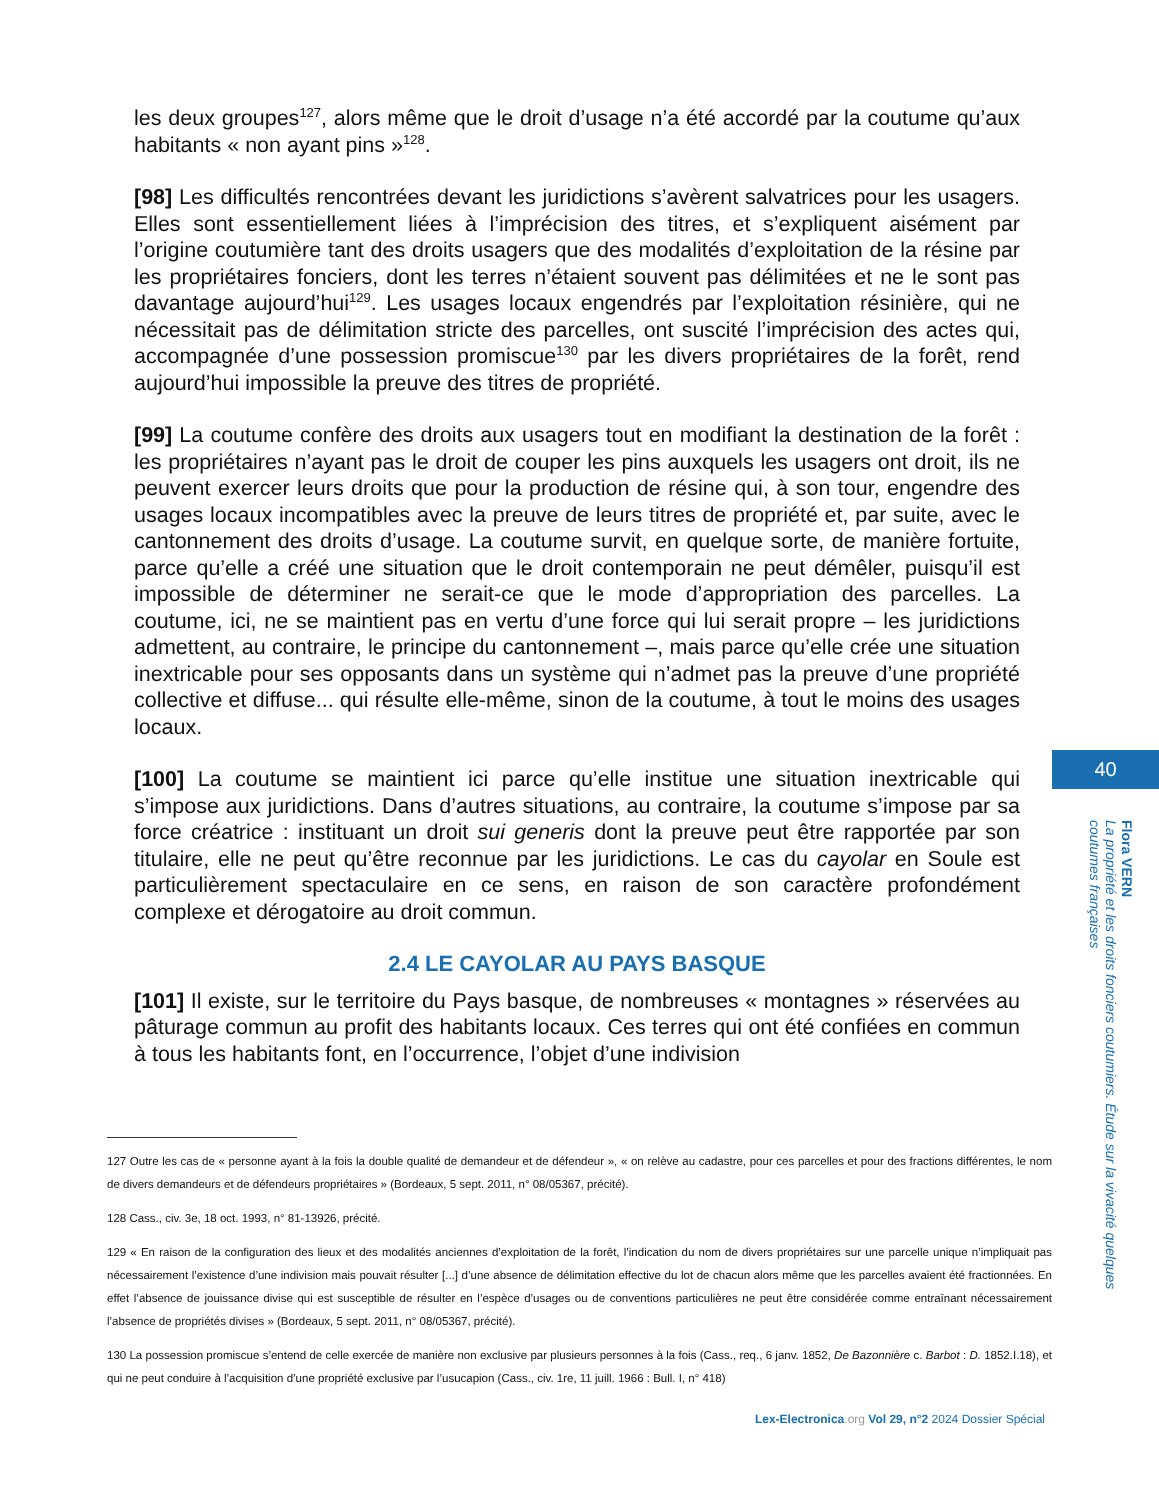les deux groupes<sup>127</sup>, alors même que le droit d’usage n’a été accordé par la coutume qu’aux habitants « non ayant pins »<sup>128</sup>.
[98] Les difficultés rencontrées devant les juridictions s’avèrent salvatrices pour les usagers. Elles sont essentiellement liées à l’imprécision des titres, et s’expliquent aisément par l’origine coutumière tant des droits usagers que des modalités d’exploitation de la résine par les propriétaires fonciers, dont les terres n’étaient souvent pas délimitées et ne le sont pas davantage aujourd’hui<sup>129</sup>. Les usages locaux engendrés par l’exploitation résinière, qui ne nécessitait pas de délimitation stricte des parcelles, ont suscité l’imprécision des actes qui, accompagnée d’une possession promiscue<sup>130</sup> par les divers propriétaires de la forêt, rend aujourd’hui impossible la preuve des titres de propriété.
[99] La coutume confère des droits aux usagers tout en modifiant la destination de la forêt : les propriétaires n’ayant pas le droit de couper les pins auxquels les usagers ont droit, ils ne peuvent exercer leurs droits que pour la production de résine qui, à son tour, engendre des usages locaux incompatibles avec la preuve de leurs titres de propriété et, par suite, avec le cantonnement des droits d’usage. La coutume survit, en quelque sorte, de manière fortuite, parce qu’elle a créé une situation que le droit contemporain ne peut démêler, puisqu’il est impossible de déterminer ne serait-ce que le mode d’appropriation des parcelles. La coutume, ici, ne se maintient pas en vertu d’une force qui lui serait propre – les juridictions admettent, au contraire, le principe du cantonnement –, mais parce qu’elle crée une situation inextricable pour ses opposants dans un système qui n’admet pas la preuve d’une propriété collective et diffuse... qui résulte elle-même, sinon de la coutume, à tout le moins des usages locaux.
[100] La coutume se maintient ici parce qu’elle institue une situation inextricable qui s’impose aux juridictions. Dans d’autres situations, au contraire, la coutume s’impose par sa force créatrice : instituant un droit sui generis dont la preuve peut être rapportée par son titulaire, elle ne peut qu’être reconnue par les juridictions. Le cas du cayolar en Soule est particulièrement spectaculaire en ce sens, en raison de son caractère profondément complexe et dérogatoire au droit commun.
2.4 LE CAYOLAR AU PAYS BASQUE
[101] Il existe, sur le territoire du Pays basque, de nombreuses « montagnes » réservées au pâturage commun au profit des habitants locaux. Ces terres qui ont été confiées en commun à tous les habitants font, en l’occurrence, l’objet d’une indivision
127 Outre les cas de « personne ayant à la fois la double qualité de demandeur et de défendeur », « on relève au cadastre, pour ces parcelles et pour des fractions différentes, le nom de divers demandeurs et de défendeurs propriétaires » (Bordeaux, 5 sept. 2011, n° 08/05367, précité).
128 Cass., civ. 3e, 18 oct. 1993, n° 81-13926, précité.
129 « En raison de la configuration des lieux et des modalités anciennes d’exploitation de la forêt, l’indication du nom de divers propriétaires sur une parcelle unique n’impliquait pas nécessairement l’existence d’une indivision mais pouvait résulter [...] d’une absence de délimitation effective du lot de chacun alors même que les parcelles avaient été fractionnées. En effet l’absence de jouissance divise qui est susceptible de résulter en l’espèce d’usages ou de conventions particulières ne peut être considérée comme entraînant nécessairement l’absence de propriétés divises » (Bordeaux, 5 sept. 2011, n° 08/05367, précité).
130 La possession promiscue s’entend de celle exercée de manière non exclusive par plusieurs personnes à la fois (Cass., req., 6 janv. 1852, De Bazonnière c. Barbot : D. 1852.I.18), et qui ne peut conduire à l’acquisition d’une propriété exclusive par l’usucapion (Cass., civ. 1re, 11 juill. 1966 : Bull. I, n° 418)
40
Flora VERN
La propriété et les droits fonciers coutumiers. Étude sur la vivacité quelques coutumes françaises
Lex-Electronica.org Vol 29, n°2 2024 Dossier Spécial